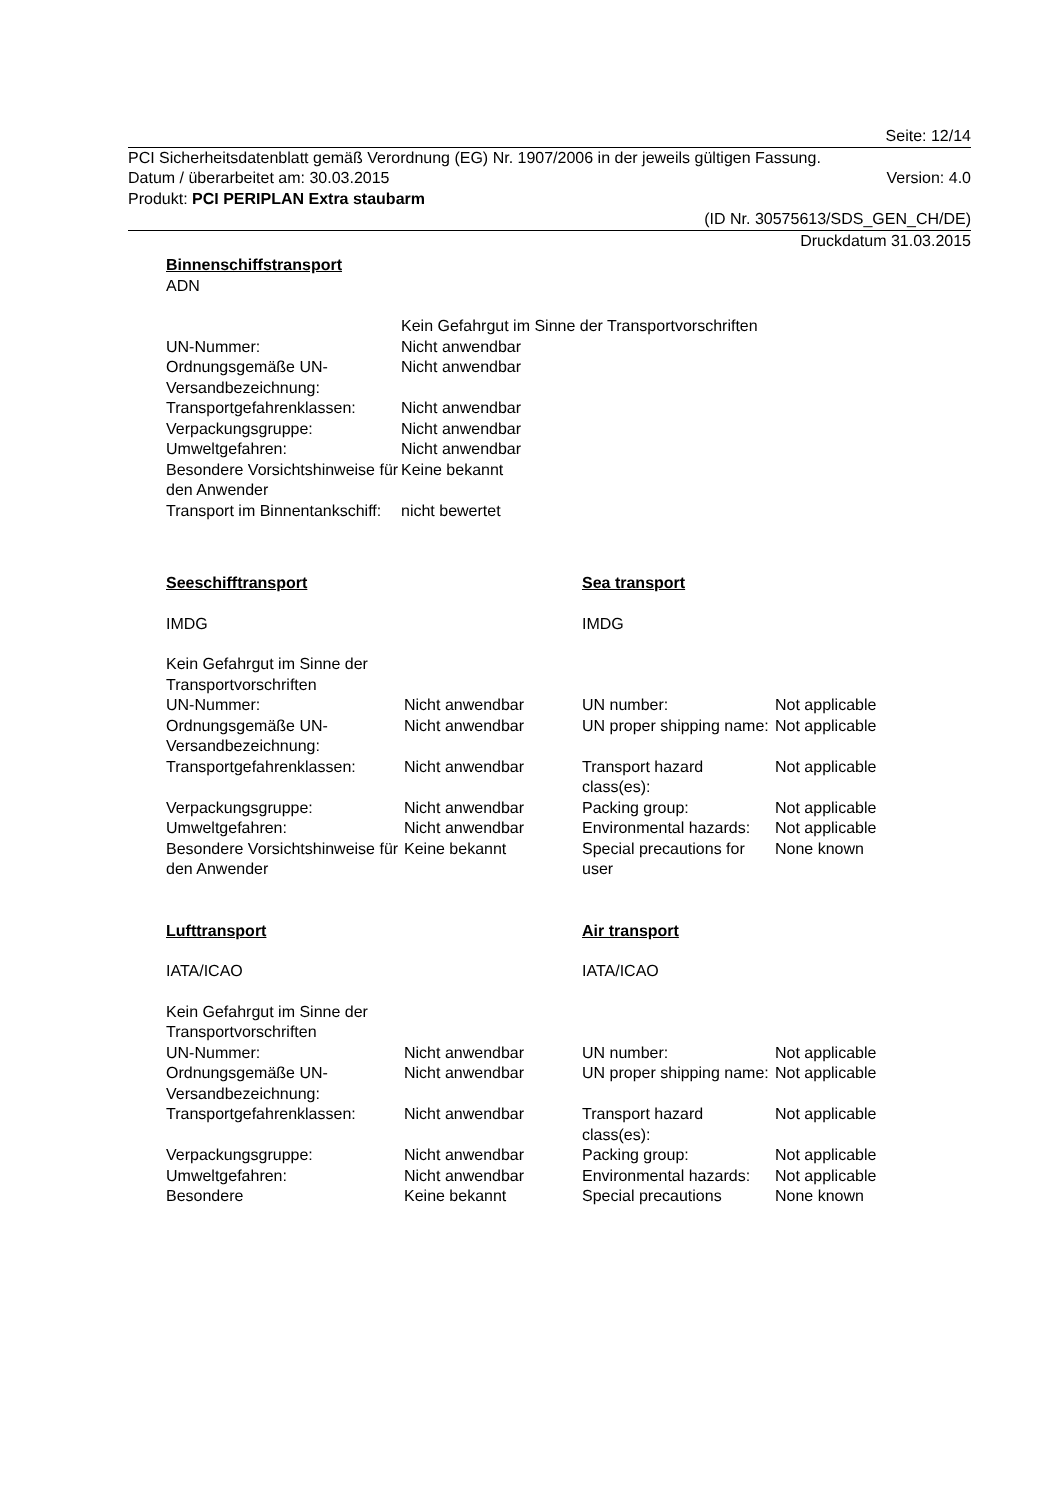Seite: 12/14
PCI Sicherheitsdatenblatt gemäß Verordnung (EG) Nr. 1907/2006 in der jeweils gültigen Fassung.
Datum / überarbeitet am: 30.03.2015 Version: 4.0
Produkt: PCI PERIPLAN Extra staubarm
(ID Nr. 30575613/SDS_GEN_CH/DE)
Druckdatum 31.03.2015
Binnenschiffstransport
ADN
| | Kein Gefahrgut im Sinne der Transportvorschriften |
| UN-Nummer: | Nicht anwendbar |
| Ordnungsgemäße UN-Versandbezeichnung: | Nicht anwendbar |
| Transportgefahrenklassen: | Nicht anwendbar |
| Verpackungsgruppe: | Nicht anwendbar |
| Umweltgefahren: | Nicht anwendbar |
| Besondere Vorsichtshinweise für den Anwender | Keine bekannt |
| Transport im Binnentankschiff: | nicht bewertet |
| Seeschifftransport | | Sea transport | |
| IMDG | | IMDG | |
| Kein Gefahrgut im Sinne der Transportvorschriften | | | |
| UN-Nummer: | Nicht anwendbar | UN number: | Not applicable |
| Ordnungsgemäße UN-Versandbezeichnung: | Nicht anwendbar | UN proper shipping name: | Not applicable |
| Transportgefahrenklassen: | Nicht anwendbar | Transport hazard class(es): | Not applicable |
| Verpackungsgruppe: | Nicht anwendbar | Packing group: | Not applicable |
| Umweltgefahren: | Nicht anwendbar | Environmental hazards: | Not applicable |
| Besondere Vorsichtshinweise für den Anwender | Keine bekannt | Special precautions for user | None known |
| Lufttransport | | Air transport | |
| IATA/ICAO | | IATA/ICAO | |
| Kein Gefahrgut im Sinne der Transportvorschriften | | | |
| UN-Nummer: | Nicht anwendbar | UN number: | Not applicable |
| Ordnungsgemäße UN-Versandbezeichnung: | Nicht anwendbar | UN proper shipping name: | Not applicable |
| Transportgefahrenklassen: | Nicht anwendbar | Transport hazard class(es): | Not applicable |
| Verpackungsgruppe: | Nicht anwendbar | Packing group: | Not applicable |
| Umweltgefahren: | Nicht anwendbar | Environmental hazards: | Not applicable |
| Besondere | Keine bekannt | Special precautions | None known |